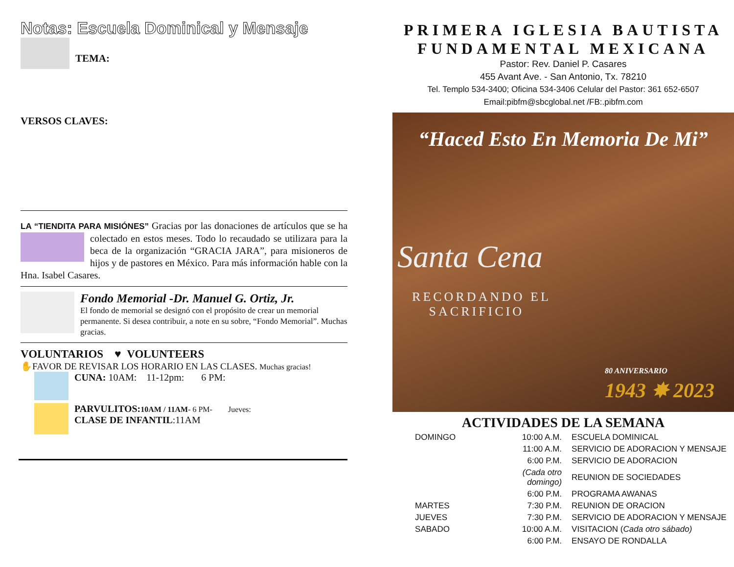Notas: Escuela Dominical y Mensaje
TEMA:
VERSOS CLAVES:
LA “TIENDITA PARA MISIÓNES” Gracias por las donaciones de artículos que se ha colectado en estos meses. Todo lo recaudado se utilizara para la beca de la organización “GRACIA JARA”, para misioneros de hijos y de pastores en México. Para más información hable con la Hna. Isabel Casares.
Fondo Memorial -Dr. Manuel G. Ortiz, Jr.
El fondo de memorial se designó con el propósito de crear un memorial permanente. Si desea contribuir, a note en su sobre, “Fondo Memorial”. Muchas gracias.
VOLUNTARIOS ♥ VOLUNTEERS
✋FAVOR DE REVISAR LOS HORARIO EN LAS CLASES. Muchas gracias!
CUNA: 10AM: 11-12pm: 6 PM:
PARVULITOS: 10AM / 11AM- 6 PM- Jueves:
CLASE DE INFANTIL:11AM
PRIMERA IGLESIA BAUTISTA
FUNDAMENTAL MEXICANA
Pastor: Rev. Daniel P. Casares
455 Avant Ave. - San Antonio, Tx. 78210
Tel. Templo 534-3400; Oficina 534-3406 Celular del Pastor: 361 652-6507
Email:pibfm@sbcglobal.net /FB:.pibfm.com
“Haced Esto En Memoria De Mi”
Santa Cena
RECORDANDO EL
SACRIFICIO
80 ANIVERSARIO
1943 ✸ 2023
ACTIVIDADES DE LA SEMANA
| DOMINGO | 10:00 A.M. | ESCUELA DOMINICAL |
| | 11:00 A.M. | SERVICIO DE ADORACION Y MENSAJE |
| | 6:00 P.M. | SERVICIO DE ADORACION |
| | (Cada otro domingo) | REUNION DE SOCIEDADES |
| | 6:00 P.M. | PROGRAMA AWANAS |
| MARTES | 7:30 P.M. | REUNION DE ORACION |
| JUEVES | 7:30 P.M. | SERVICIO DE ADORACION Y MENSAJE |
| SABADO | 10:00 A.M. | VISITACION ( Cada otro sábado) |
| | 6:00 P.M. | ENSAYO DE RONDALLA |